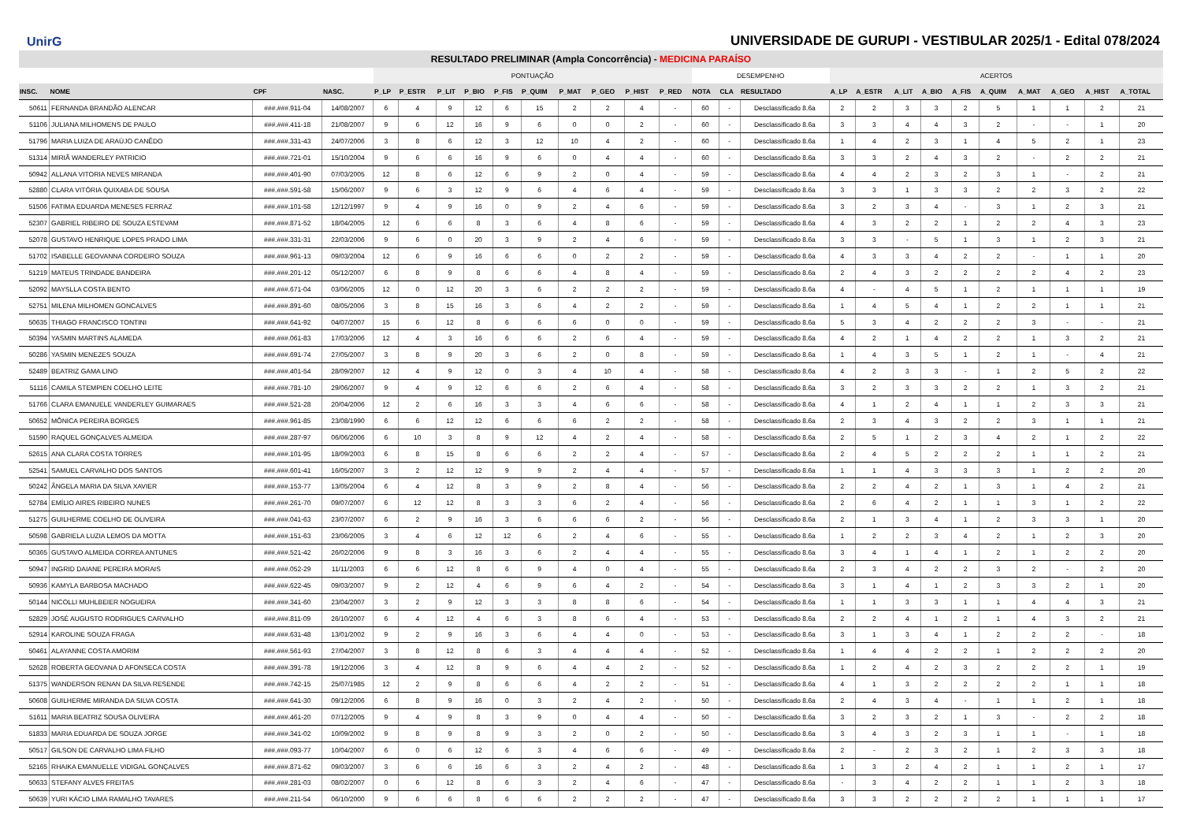UnirG
UNIVERSIDADE DE GURUPI - VESTIBULAR 2025/1 - Edital 078/2024
RESULTADO PRELIMINAR (Ampla Concorrência) - MEDICINA PARAÍSO
| | | | | PONTUAÇÃO | | | | | | | | | | DESEMPENHO | | | ACERTOS | | | | | | | | | |
| --- | --- | --- | --- | --- | --- | --- | --- | --- | --- | --- | --- | --- | --- | --- | --- | --- | --- | --- | --- | --- | --- | --- | --- | --- | --- | --- |
| INSC. | NOME | CPF | NASC. | P_LP | P_ESTR | P_LIT | P_BIO | P_FIS | P_QUIM | P_MAT | P_GEO | P_HIST | P_RED | NOTA | CLA | RESULTADO | A_LP | A_ESTR | A_LIT | A_BIO | A_FIS | A_QUIM | A_MAT | A_GEO | A_HIST | A_TOTAL |
| 50611 | FERNANDA BRANDÃO ALENCAR | ###.###.911-04 | 14/08/2007 | 6 | 4 | 9 | 12 | 6 | 15 | 2 | 2 | 4 | - | 60 | - | Desclassificado 8.6a | 2 | 2 | 3 | 3 | 2 | 5 | 1 | 1 | 2 | 21 |
| 51106 | JULIANA MILHOMENS DE PAULO | ###.###.411-18 | 21/08/2007 | 9 | 6 | 12 | 16 | 9 | 6 | 0 | 0 | 2 | - | 60 | - | Desclassificado 8.6a | 3 | 3 | 4 | 4 | 3 | 2 | - | - | 1 | 20 |
| 51796 | MARIA LUIZA DE ARAÚJO CANÊDO | ###.###.331-43 | 24/07/2006 | 3 | 8 | 6 | 12 | 3 | 12 | 10 | 4 | 2 | - | 60 | - | Desclassificado 8.6a | 1 | 4 | 2 | 3 | 1 | 4 | 5 | 2 | 1 | 23 |
| 51314 | MIRIÃ WANDERLEY PATRICIO | ###.###.721-01 | 15/10/2004 | 9 | 6 | 6 | 16 | 9 | 6 | 0 | 4 | 4 | - | 60 | - | Desclassificado 8.6a | 3 | 3 | 2 | 4 | 3 | 2 | - | 2 | 2 | 21 |
| 50942 | ALLANA VITORIA NEVES MIRANDA | ###.###.401-90 | 07/03/2005 | 12 | 8 | 6 | 12 | 6 | 9 | 2 | 0 | 4 | - | 59 | - | Desclassificado 8.6a | 4 | 4 | 2 | 3 | 2 | 3 | 1 | - | 2 | 21 |
| 52880 | CLARA VITÓRIA QUIXABA DE SOUSA | ###.###.591-58 | 15/06/2007 | 9 | 6 | 3 | 12 | 9 | 6 | 4 | 6 | 4 | - | 59 | - | Desclassificado 8.6a | 3 | 3 | 1 | 3 | 3 | 2 | 2 | 3 | 2 | 22 |
| 51506 | FATIMA EDUARDA MENESES FERRAZ | ###.###.101-58 | 12/12/1997 | 9 | 4 | 9 | 16 | 0 | 9 | 2 | 4 | 6 | - | 59 | - | Desclassificado 8.6a | 3 | 2 | 3 | 4 | - | 3 | 1 | 2 | 3 | 21 |
| 52307 | GABRIEL RIBEIRO DE SOUZA ESTEVAM | ###.###.871-52 | 18/04/2005 | 12 | 6 | 6 | 8 | 3 | 6 | 4 | 8 | 6 | - | 59 | - | Desclassificado 8.6a | 4 | 3 | 2 | 2 | 1 | 2 | 2 | 4 | 3 | 23 |
| 52078 | GUSTAVO HENRIQUE LOPES PRADO LIMA | ###.###.331-31 | 22/03/2006 | 9 | 6 | 0 | 20 | 3 | 9 | 2 | 4 | 6 | - | 59 | - | Desclassificado 8.6a | 3 | 3 | - | 5 | 1 | 3 | 1 | 2 | 3 | 21 |
| 51702 | ISABELLE GEOVANNA CORDEIRO SOUZA | ###.###.961-13 | 09/03/2004 | 12 | 6 | 9 | 16 | 6 | 6 | 0 | 2 | 2 | - | 59 | - | Desclassificado 8.6a | 4 | 3 | 3 | 4 | 2 | 2 | - | 1 | 1 | 20 |
| 51219 | MATEUS TRINDADE BANDEIRA | ###.###.201-12 | 05/12/2007 | 6 | 8 | 9 | 8 | 6 | 6 | 4 | 8 | 4 | - | 59 | - | Desclassificado 8.6a | 2 | 4 | 3 | 2 | 2 | 2 | 2 | 4 | 2 | 23 |
| 52092 | MAYSLLA COSTA BENTO | ###.###.671-04 | 03/06/2005 | 12 | 0 | 12 | 20 | 3 | 6 | 2 | 2 | 2 | - | 59 | - | Desclassificado 8.6a | 4 | - | 4 | 5 | 1 | 2 | 1 | 1 | 1 | 19 |
| 52751 | MILENA MILHOMEN GONCALVES | ###.###.891-60 | 08/05/2006 | 3 | 8 | 15 | 16 | 3 | 6 | 4 | 2 | 2 | - | 59 | - | Desclassificado 8.6a | 1 | 4 | 5 | 4 | 1 | 2 | 2 | 1 | 1 | 21 |
| 50635 | THIAGO FRANCISCO TONTINI | ###.###.641-92 | 04/07/2007 | 15 | 6 | 12 | 8 | 6 | 6 | 6 | 0 | 0 | - | 59 | - | Desclassificado 8.6a | 5 | 3 | 4 | 2 | 2 | 2 | 3 | - | - | 21 |
| 50394 | YASMIN MARTINS ALAMEDA | ###.###.061-83 | 17/03/2006 | 12 | 4 | 3 | 16 | 6 | 6 | 2 | 6 | 4 | - | 59 | - | Desclassificado 8.6a | 4 | 2 | 1 | 4 | 2 | 2 | 1 | 3 | 2 | 21 |
| 50286 | YASMIN MENEZES SOUZA | ###.###.691-74 | 27/05/2007 | 3 | 8 | 9 | 20 | 3 | 6 | 2 | 0 | 8 | - | 59 | - | Desclassificado 8.6a | 1 | 4 | 3 | 5 | 1 | 2 | 1 | - | 4 | 21 |
| 52489 | BEATRIZ GAMA LINO | ###.###.401-54 | 28/09/2007 | 12 | 4 | 9 | 12 | 0 | 3 | 4 | 10 | 4 | - | 58 | - | Desclassificado 8.6a | 4 | 2 | 3 | 3 | - | 1 | 2 | 5 | 2 | 22 |
| 51116 | CAMILA STEMPIEN COELHO LEITE | ###.###.781-10 | 29/06/2007 | 9 | 4 | 9 | 12 | 6 | 6 | 2 | 6 | 4 | - | 58 | - | Desclassificado 8.6a | 3 | 2 | 3 | 3 | 2 | 2 | 1 | 3 | 2 | 21 |
| 51766 | CLARA EMANUELE VANDERLEY GUIMARAES | ###.###.521-28 | 20/04/2006 | 12 | 2 | 6 | 16 | 3 | 3 | 4 | 6 | 6 | - | 58 | - | Desclassificado 8.6a | 4 | 1 | 2 | 4 | 1 | 1 | 2 | 3 | 3 | 21 |
| 50652 | MÔNICA PEREIRA BORGES | ###.###.961-85 | 23/08/1990 | 6 | 6 | 12 | 12 | 6 | 6 | 6 | 2 | 2 | - | 58 | - | Desclassificado 8.6a | 2 | 3 | 4 | 3 | 2 | 2 | 3 | 1 | 1 | 21 |
| 51590 | RAQUEL GONÇALVES ALMEIDA | ###.###.287-97 | 06/06/2006 | 6 | 10 | 3 | 8 | 9 | 12 | 4 | 2 | 4 | - | 58 | - | Desclassificado 8.6a | 2 | 5 | 1 | 2 | 3 | 4 | 2 | 1 | 2 | 22 |
| 52615 | ANA CLARA COSTA TORRES | ###.###.101-95 | 18/09/2003 | 6 | 8 | 15 | 8 | 6 | 6 | 2 | 2 | 4 | - | 57 | - | Desclassificado 8.6a | 2 | 4 | 5 | 2 | 2 | 2 | 1 | 1 | 2 | 21 |
| 52541 | SAMUEL CARVALHO DOS SANTOS | ###.###.601-41 | 16/05/2007 | 3 | 2 | 12 | 12 | 9 | 9 | 2 | 4 | 4 | - | 57 | - | Desclassificado 8.6a | 1 | 1 | 4 | 3 | 3 | 3 | 1 | 2 | 2 | 20 |
| 50242 | ÂNGELA MARIA DA SILVA XAVIER | ###.###.153-77 | 13/05/2004 | 6 | 4 | 12 | 8 | 3 | 9 | 2 | 8 | 4 | - | 56 | - | Desclassificado 8.6a | 2 | 2 | 4 | 2 | 1 | 3 | 1 | 4 | 2 | 21 |
| 52784 | EMÍLIO AIRES RIBEIRO NUNES | ###.###.261-70 | 09/07/2007 | 6 | 12 | 12 | 8 | 3 | 3 | 6 | 2 | 4 | - | 56 | - | Desclassificado 8.6a | 2 | 6 | 4 | 2 | 1 | 1 | 3 | 1 | 2 | 22 |
| 51275 | GUILHERME COELHO DE OLIVEIRA | ###.###.041-63 | 23/07/2007 | 6 | 2 | 9 | 16 | 3 | 6 | 6 | 6 | 2 | - | 56 | - | Desclassificado 8.6a | 2 | 1 | 3 | 4 | 1 | 2 | 3 | 3 | 1 | 20 |
| 50598 | GABRIELA LUZIA LEMOS DA MOTTA | ###.###.151-63 | 23/06/2005 | 3 | 4 | 6 | 12 | 12 | 6 | 2 | 4 | 6 | - | 55 | - | Desclassificado 8.6a | 1 | 2 | 2 | 3 | 4 | 2 | 1 | 2 | 3 | 20 |
| 50365 | GUSTAVO ALMEIDA CORREA ANTUNES | ###.###.521-42 | 26/02/2006 | 9 | 8 | 3 | 16 | 3 | 6 | 2 | 4 | 4 | - | 55 | - | Desclassificado 8.6a | 3 | 4 | 1 | 4 | 1 | 2 | 1 | 2 | 2 | 20 |
| 50947 | INGRID DAIANE PEREIRA MORAIS | ###.###.052-29 | 11/11/2003 | 6 | 6 | 12 | 8 | 6 | 9 | 4 | 0 | 4 | - | 55 | - | Desclassificado 8.6a | 2 | 3 | 4 | 2 | 2 | 3 | 2 | - | 2 | 20 |
| 50936 | KAMYLA BARBOSA MACHADO | ###.###.622-45 | 09/03/2007 | 9 | 2 | 12 | 4 | 6 | 9 | 6 | 4 | 2 | - | 54 | - | Desclassificado 8.6a | 3 | 1 | 4 | 1 | 2 | 3 | 3 | 2 | 1 | 20 |
| 50144 | NICOLLI MUHLBEIER NOGUEIRA | ###.###.341-60 | 23/04/2007 | 3 | 2 | 9 | 12 | 3 | 3 | 8 | 8 | 6 | - | 54 | - | Desclassificado 8.6a | 1 | 1 | 3 | 3 | 1 | 1 | 4 | 4 | 3 | 21 |
| 52829 | JOSÉ AUGUSTO RODRIGUES CARVALHO | ###.###.811-09 | 26/10/2007 | 6 | 4 | 12 | 4 | 6 | 3 | 8 | 6 | 4 | - | 53 | - | Desclassificado 8.6a | 2 | 2 | 4 | 1 | 2 | 1 | 4 | 3 | 2 | 21 |
| 52914 | KAROLINE SOUZA FRAGA | ###.###.631-48 | 13/01/2002 | 9 | 2 | 9 | 16 | 3 | 6 | 4 | 4 | 0 | - | 53 | - | Desclassificado 8.6a | 3 | 1 | 3 | 4 | 1 | 2 | 2 | 2 | - | 18 |
| 50461 | ALAYANNE COSTA AMORIM | ###.###.561-93 | 27/04/2007 | 3 | 8 | 12 | 8 | 6 | 3 | 4 | 4 | 4 | - | 52 | - | Desclassificado 8.6a | 1 | 4 | 4 | 2 | 2 | 1 | 2 | 2 | 2 | 20 |
| 52628 | ROBERTA GEOVANA D AFONSECA COSTA | ###.###.391-78 | 19/12/2006 | 3 | 4 | 12 | 8 | 9 | 6 | 4 | 4 | 2 | - | 52 | - | Desclassificado 8.6a | 1 | 2 | 4 | 2 | 3 | 2 | 2 | 2 | 1 | 19 |
| 51375 | WANDERSON RENAN DA SILVA RESENDE | ###.###.742-15 | 25/07/1985 | 12 | 2 | 9 | 8 | 6 | 6 | 4 | 2 | 2 | - | 51 | - | Desclassificado 8.6a | 4 | 1 | 3 | 2 | 2 | 2 | 2 | 1 | 1 | 18 |
| 50608 | GUILHERME MIRANDA DA SILVA COSTA | ###.###.641-30 | 09/12/2006 | 6 | 8 | 9 | 16 | 0 | 3 | 2 | 4 | 2 | - | 50 | - | Desclassificado 8.6a | 2 | 4 | 3 | 4 | - | 1 | 1 | 2 | 1 | 18 |
| 51611 | MARIA BEATRIZ SOUSA OLIVEIRA | ###.###.461-20 | 07/12/2005 | 9 | 4 | 9 | 8 | 3 | 9 | 0 | 4 | 4 | - | 50 | - | Desclassificado 8.6a | 3 | 2 | 3 | 2 | 1 | 3 | - | 2 | 2 | 18 |
| 51833 | MARIA EDUARDA DE SOUZA JORGE | ###.###.341-02 | 10/09/2002 | 9 | 8 | 9 | 8 | 9 | 3 | 2 | 0 | 2 | - | 50 | - | Desclassificado 8.6a | 3 | 4 | 3 | 2 | 3 | 1 | 1 | - | 1 | 18 |
| 50517 | GILSON DE CARVALHO LIMA FILHO | ###.###.093-77 | 10/04/2007 | 6 | 0 | 6 | 12 | 6 | 3 | 4 | 6 | 6 | - | 49 | - | Desclassificado 8.6a | 2 | - | 2 | 3 | 2 | 1 | 2 | 3 | 3 | 18 |
| 52165 | RHAIKA EMANUELLE VIDIGAL GONÇALVES | ###.###.871-62 | 09/03/2007 | 3 | 6 | 6 | 16 | 6 | 3 | 2 | 4 | 2 | - | 48 | - | Desclassificado 8.6a | 1 | 3 | 2 | 4 | 2 | 1 | 1 | 2 | 1 | 17 |
| 50633 | STEFANY ALVES FREITAS | ###.###.281-03 | 08/02/2007 | 0 | 6 | 12 | 8 | 6 | 3 | 2 | 4 | 6 | - | 47 | - | Desclassificado 8.6a | - | 3 | 4 | 2 | 2 | 1 | 1 | 2 | 3 | 18 |
| 50639 | YURI KÁCIO LIMA RAMALHO TAVARES | ###.###.211-54 | 06/10/2000 | 9 | 6 | 6 | 8 | 6 | 6 | 2 | 2 | 2 | - | 47 | - | Desclassificado 8.6a | 3 | 3 | 2 | 2 | 2 | 2 | 1 | 1 | 1 | 17 |